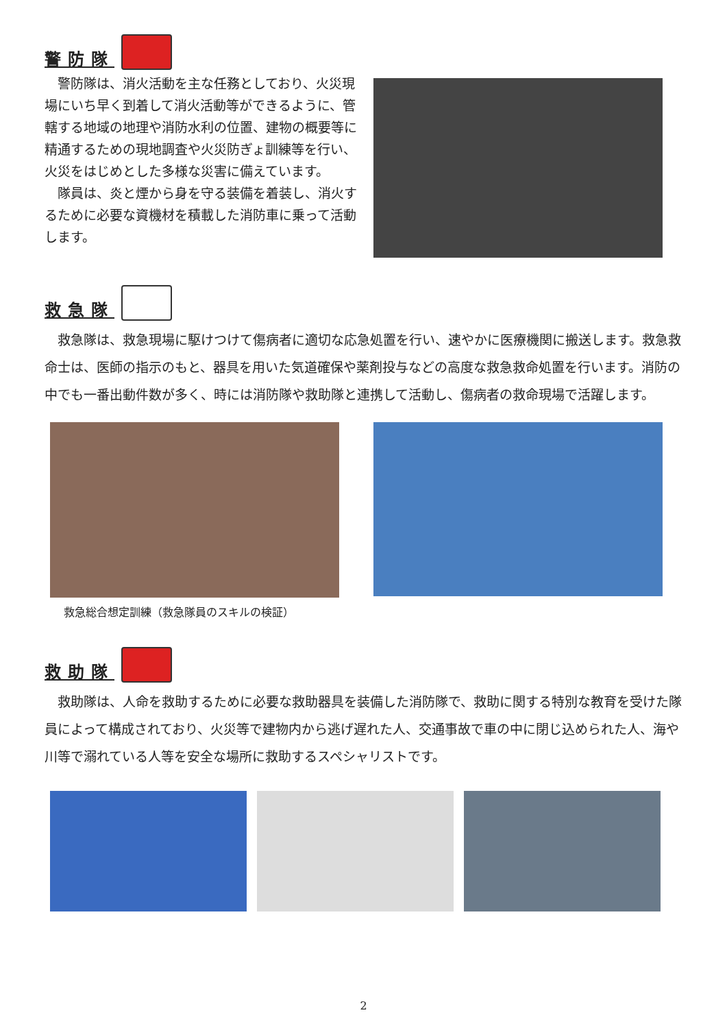警防隊
　警防隊は、消火活動を主な任務としており、火災現場にいち早く到着して消火活動等ができるように、管轄する地域の地理や消防水利の位置、建物の概要等に精通するための現地調査や火災防ぎょ訓練等を行い、火災をはじめとした多様な災害に備えています。
　隊員は、炎と煙から身を守る装備を着装し、消火するために必要な資機材を積載した消防車に乗って活動します。
救急隊
　救急隊は、救急現場に駆けつけて傷病者に適切な応急処置を行い、速やかに医療機関に搬送します。救急救命士は、医師の指示のもと、器具を用いた気道確保や薬剤投与などの高度な救急救命処置を行います。消防の中でも一番出動件数が多く、時には消防隊や救助隊と連携して活動し、傷病者の救命現場で活躍します。
救急総合想定訓練（救急隊員のスキルの検証）
救助隊
　救助隊は、人命を救助するために必要な救助器具を装備した消防隊で、救助に関する特別な教育を受けた隊員によって構成されており、火災等で建物内から逃げ遅れた人、交通事故で車の中に閉じ込められた人、海や川等で溺れている人等を安全な場所に救助するスペシャリストです。
2